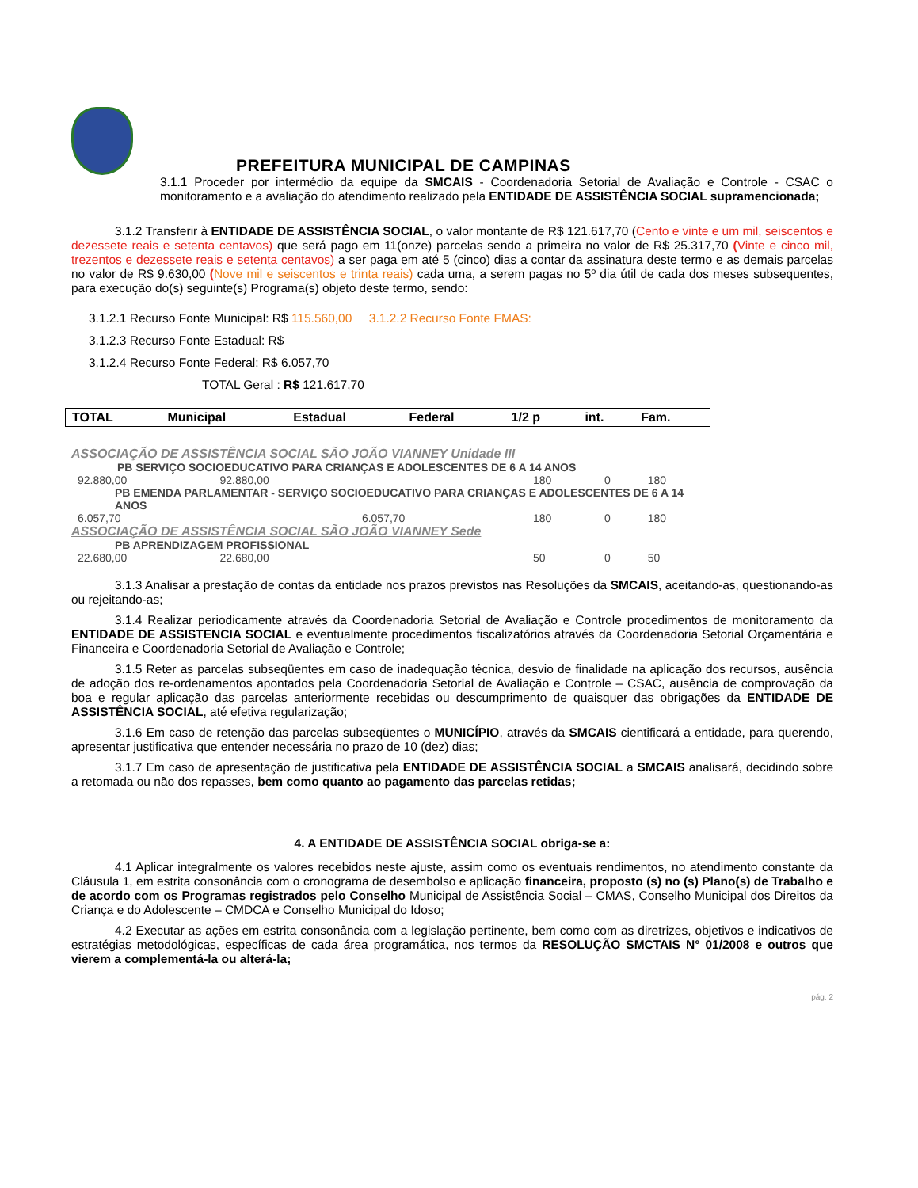PREFEITURA MUNICIPAL DE CAMPINAS
3.1.1 Proceder por intermédio da equipe da SMCAIS - Coordenadoria Setorial de Avaliação e Controle - CSAC o monitoramento e a avaliação do atendimento realizado pela ENTIDADE DE ASSISTÊNCIA SOCIAL supramencionada;
3.1.2 Transferir à ENTIDADE DE ASSISTÊNCIA SOCIAL, o valor montante de R$ 121.617,70 (Cento e vinte e um mil, seiscentos e dezessete reais e setenta centavos) que será pago em 11(onze) parcelas sendo a primeira no valor de R$ 25.317,70 (Vinte e cinco mil, trezentos e dezessete reais e setenta centavos) a ser paga em até 5 (cinco) dias a contar da assinatura deste termo e as demais parcelas no valor de R$ 9.630,00 (Nove mil e seiscentos e trinta reais) cada uma, a serem pagas no 5º dia útil de cada dos meses subsequentes, para execução do(s) seguinte(s) Programa(s) objeto deste termo, sendo:
3.1.2.1 Recurso Fonte Municipal: R$ 115.560,00 3.1.2.2 Recurso Fonte FMAS:
3.1.2.3 Recurso Fonte Estadual: R$
3.1.2.4 Recurso Fonte Federal: R$ 6.057,70
TOTAL Geral : R$ 121.617,70
| TOTAL | Municipal | Estadual | Federal | 1/2 p | int. | Fam. |
| --- | --- | --- | --- | --- | --- | --- |
| ASSOCIAÇÃO DE ASSISTÊNCIA SOCIAL SÃO JOÃO VIANNEY Unidade III | | | | | |
| PB SERVIÇO SOCIOEDUCATIVO PARA CRIANÇAS E ADOLESCENTES DE 6 A 14 ANOS | | | | | |
| 92.880,00 | 92.880,00 | | 180 | 0 | 180 |
| PB EMENDA PARLAMENTAR - SERVIÇO SOCIOEDUCATIVO PARA CRIANÇAS E ADOLESCENTES DE 6 A 14 ANOS | | | | | |
| 6.057,70 | | 6.057,70 | 180 | 0 | 180 |
| ASSOCIAÇÃO DE ASSISTÊNCIA SOCIAL SÃO JOÃO VIANNEY Sede | | | | | |
| PB APRENDIZAGEM PROFISSIONAL | | | | | |
| 22.680,00 | 22.680,00 | | 50 | 0 | 50 |
3.1.3 Analisar a prestação de contas da entidade nos prazos previstos nas Resoluções da SMCAIS, aceitando-as, questionando-as ou rejeitando-as;
3.1.4 Realizar periodicamente através da Coordenadoria Setorial de Avaliação e Controle procedimentos de monitoramento da ENTIDADE DE ASSISTENCIA SOCIAL e eventualmente procedimentos fiscalizatórios através da Coordenadoria Setorial Orçamentária e Financeira e Coordenadoria Setorial de Avaliação e Controle;
3.1.5 Reter as parcelas subseqüentes em caso de inadequação técnica, desvio de finalidade na aplicação dos recursos, ausência de adoção dos re-ordenamentos apontados pela Coordenadoria Setorial de Avaliação e Controle – CSAC, ausência de comprovação da boa e regular aplicação das parcelas anteriormente recebidas ou descumprimento de quaisquer das obrigações da ENTIDADE DE ASSISTÊNCIA SOCIAL, até efetiva regularização;
3.1.6 Em caso de retenção das parcelas subseqüentes o MUNICÍPIO, através da SMCAIS cientificará a entidade, para querendo, apresentar justificativa que entender necessária no prazo de 10 (dez) dias;
3.1.7 Em caso de apresentação de justificativa pela ENTIDADE DE ASSISTÊNCIA SOCIAL a SMCAIS analisará, decidindo sobre a retomada ou não dos repasses, bem como quanto ao pagamento das parcelas retidas;
4. A ENTIDADE DE ASSISTÊNCIA SOCIAL obriga-se a:
4.1 Aplicar integralmente os valores recebidos neste ajuste, assim como os eventuais rendimentos, no atendimento constante da Cláusula 1, em estrita consonância com o cronograma de desembolso e aplicação financeira, proposto (s) no (s) Plano(s) de Trabalho e de acordo com os Programas registrados pelo Conselho Municipal de Assistência Social – CMAS, Conselho Municipal dos Direitos da Criança e do Adolescente – CMDCA e Conselho Municipal do Idoso;
4.2 Executar as ações em estrita consonância com a legislação pertinente, bem como com as diretrizes, objetivos e indicativos de estratégias metodológicas, específicas de cada área programática, nos termos da RESOLUÇÃO SMCTAIS N° 01/2008 e outros que vierem a complementá-la ou alterá-la;
pág. 2